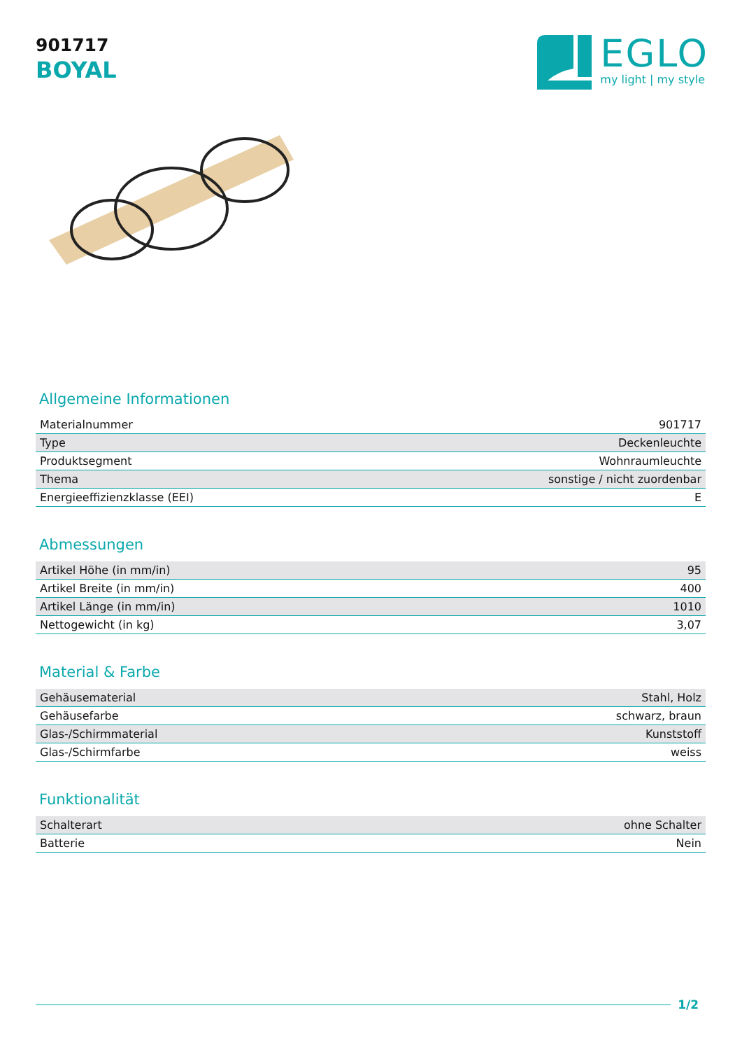901717
BOYAL
EGLO
my light | my style
Allgemeine Informationen
| Materialnummer | 901717 |
| Type | Deckenleuchte |
| Produktsegment | Wohnraumleuchte |
| Thema | sonstige / nicht zuordenbar |
| Energieeffizienzklasse (EEI) | E |
Abmessungen
| Artikel Höhe (in mm/in) | 95 |
| Artikel Breite (in mm/in) | 400 |
| Artikel Länge (in mm/in) | 1010 |
| Nettogewicht (in kg) | 3,07 |
Material & Farbe
| Gehäusematerial | Stahl, Holz |
| Gehäusefarbe | schwarz, braun |
| Glas-/Schirmmaterial | Kunststoff |
| Glas-/Schirmfarbe | weiss |
Funktionalität
| Schalterart | ohne Schalter |
| Batterie | Nein |
1/2